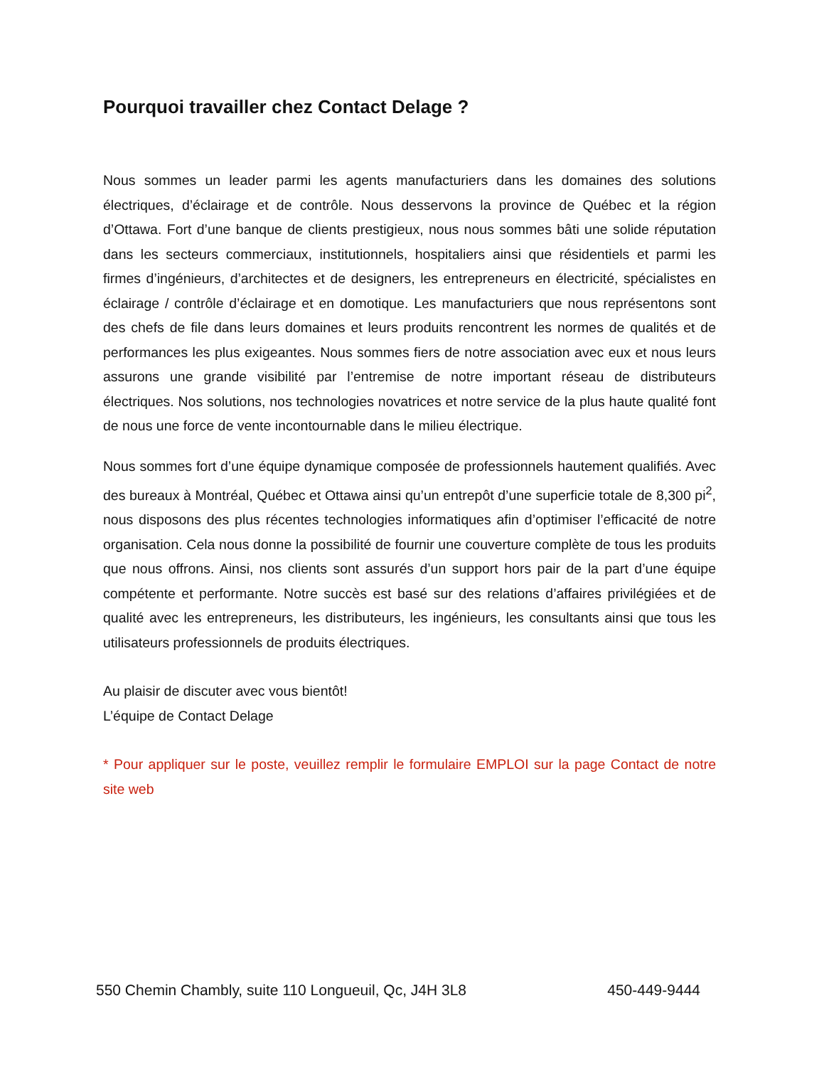Pourquoi travailler chez Contact Delage ?
Nous sommes un leader parmi les agents manufacturiers dans les domaines des solutions électriques, d’éclairage et de contrôle. Nous desservons la province de Québec et la région d’Ottawa. Fort d’une banque de clients prestigieux, nous nous sommes bâti une solide réputation dans les secteurs commerciaux, institutionnels, hospitaliers ainsi que résidentiels et parmi les firmes d’ingénieurs, d’architectes et de designers, les entrepreneurs en électricité, spécialistes en éclairage / contrôle d’éclairage et en domotique. Les manufacturiers que nous représentons sont des chefs de file dans leurs domaines et leurs produits rencontrent les normes de qualités et de performances les plus exigeantes. Nous sommes fiers de notre association avec eux et nous leurs assurons une grande visibilité par l’entremise de notre important réseau de distributeurs électriques. Nos solutions, nos technologies novatrices et notre service de la plus haute qualité font de nous une force de vente incontournable dans le milieu électrique.
Nous sommes fort d’une équipe dynamique composée de professionnels hautement qualifiés. Avec des bureaux à Montréal, Québec et Ottawa ainsi qu’un entrepôt d’une superficie totale de 8,300 pi<sup>2</sup>, nous disposons des plus récentes technologies informatiques afin d’optimiser l’efficacité de notre organisation. Cela nous donne la possibilité de fournir une couverture complète de tous les produits que nous offrons. Ainsi, nos clients sont assurés d’un support hors pair de la part d’une équipe compétente et performante. Notre succès est basé sur des relations d’affaires privilégiées et de qualité avec les entrepreneurs, les distributeurs, les ingénieurs, les consultants ainsi que tous les utilisateurs professionnels de produits électriques.
Au plaisir de discuter avec vous bientôt!
L’équipe de Contact Delage
* Pour appliquer sur le poste, veuillez remplir le formulaire EMPLOI sur la page Contact de notre site web
550 Chemin Chambly, suite 110 Longueuil, Qc, J4H 3L8 450-449-9444